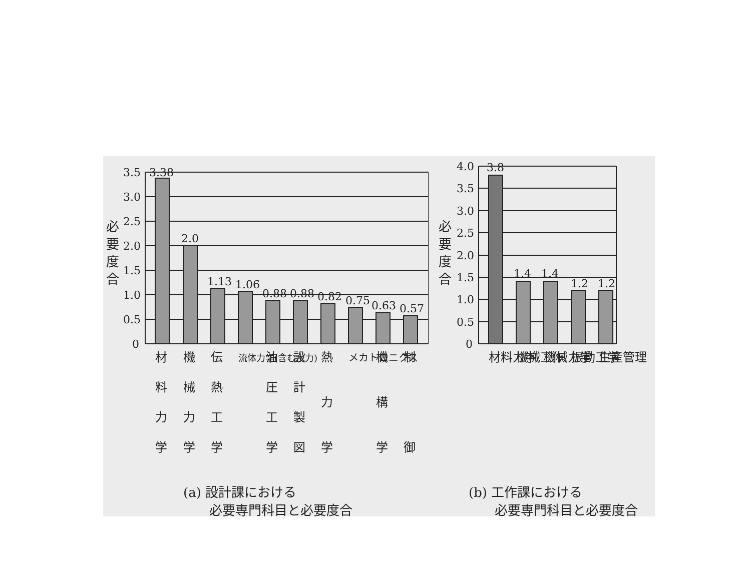必
要
度
合
3.5
3.0
2.5
2.0
1.5
1.0
0.5
0
3.38
2.0
1.13
1.06
0.88
0.88
0.82
0.75
0.63
0.57
材
料
力
学
機
械
力
学
伝
熱
工
学
流体力学(含む水力)
油
圧
工
学
設
計
製
図
熱
力
学
メカトロニクス
機
構
学
制
御
(a) 設計課における
　　必要専門科目と必要度合
必
要
度
合
4.0
3.5
3.0
2.5
2.0
1.5
1.0
0.5
0
3.8
1.4
1.4
1.2
1.2
材料力学
機械工作
機械力学
振動工学
生産管理
(b) 工作課における
　　必要専門科目と必要度合